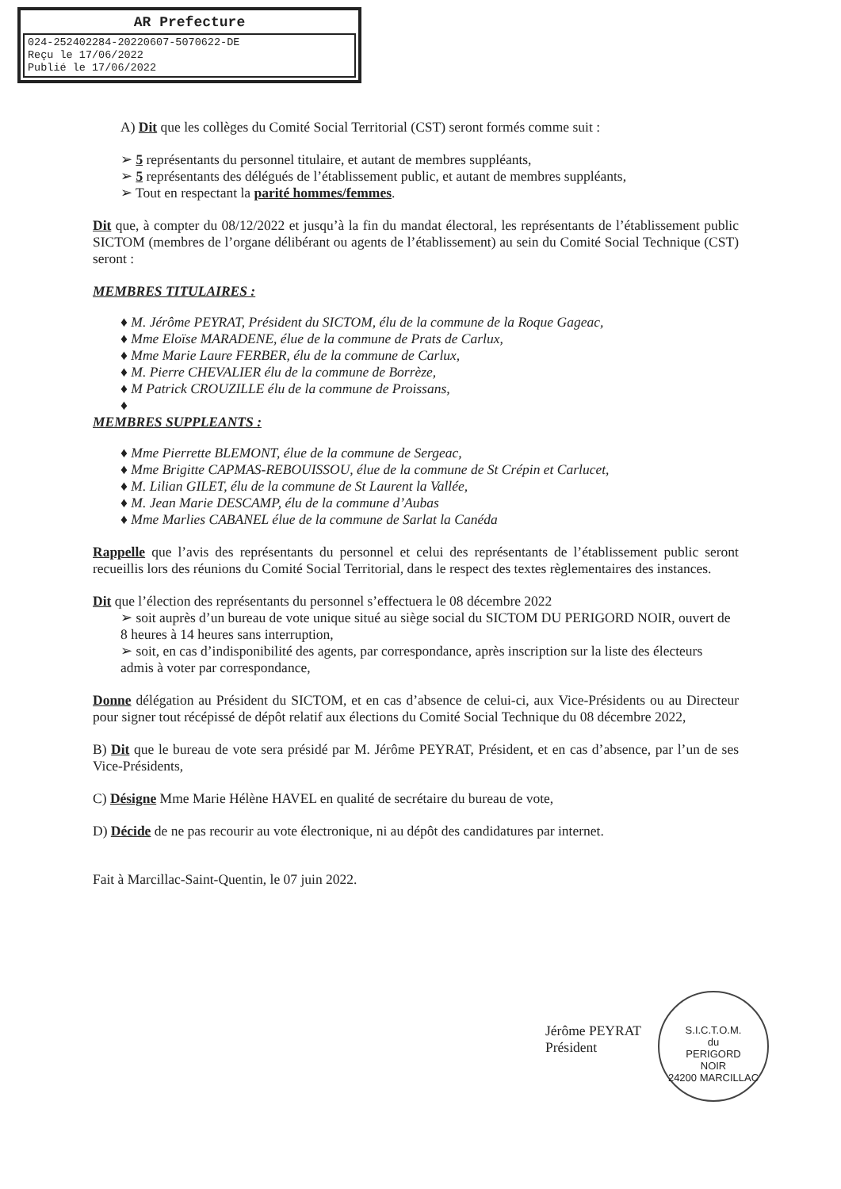AR Prefecture
024-252402284-20220607-5070622-DE
Reçu le 17/06/2022
Publié le 17/06/2022
A) Dit que les collèges du Comité Social Territorial (CST) seront formés comme suit :
➢ 5 représentants du personnel titulaire, et autant de membres suppléants,
➢ 5 représentants des délégués de l’établissement public, et autant de membres suppléants,
➢ Tout en respectant la parité hommes/femmes.
Dit que, à compter du 08/12/2022 et jusqu’à la fin du mandat électoral, les représentants de l’établissement public SICTOM (membres de l’organe délibérant ou agents de l’établissement) au sein du Comité Social Technique (CST) seront :
MEMBRES TITULAIRES :
♦ M. Jérôme PEYRAT, Président du SICTOM, élu de la commune de la Roque Gageac,
♦ Mme Eloïse MARADENE, élue de la commune de Prats de Carlux,
♦ Mme Marie Laure FERBER, élu de la commune de Carlux,
♦ M. Pierre CHEVALIER élu de la commune de Borrèze,
♦ M Patrick CROUZILLE élu de la commune de Proissans,
♦
MEMBRES SUPPLEANTS :
♦ Mme Pierrette BLEMONT, élue de la commune de Sergeac,
♦ Mme Brigitte CAPMAS-REBOUISSOU, élue de la commune de St Crépin et Carlucet,
♦ M. Lilian GILET, élu de la commune de St Laurent la Vallée,
♦ M. Jean Marie DESCAMP, élu de la commune d’Aubas
♦ Mme Marlies CABANEL élue de la commune de Sarlat la Canéda
Rappelle que l’avis des représentants du personnel et celui des représentants de l’établissement public seront recueillis lors des réunions du Comité Social Territorial, dans le respect des textes règlementaires des instances.
Dit que l’élection des représentants du personnel s’effectuera le 08 décembre 2022
➢ soit auprès d’un bureau de vote unique situé au siège social du SICTOM DU PERIGORD NOIR, ouvert de 8 heures à 14 heures sans interruption,
➢ soit, en cas d’indisponibilité des agents, par correspondance, après inscription sur la liste des électeurs admis à voter par correspondance,
Donne délégation au Président du SICTOM, et en cas d’absence de celui-ci, aux Vice-Présidents ou au Directeur pour signer tout récépissé de dépôt relatif aux élections du Comité Social Technique du 08 décembre 2022,
B) Dit que le bureau de vote sera présidé par M. Jérôme PEYRAT, Président, et en cas d’absence, par l’un de ses Vice-Présidents,
C) Désigne Mme Marie Hélène HAVEL en qualité de secrétaire du bureau de vote,
D) Décide de ne pas recourir au vote électronique, ni au dépôt des candidatures par internet.
Fait à Marcillac-Saint-Quentin, le 07 juin 2022.
Jérôme PEYRAT
Président
S.I.C.T.O.M.
du
PERIGORD
NOIR
24200 MARCILLAC